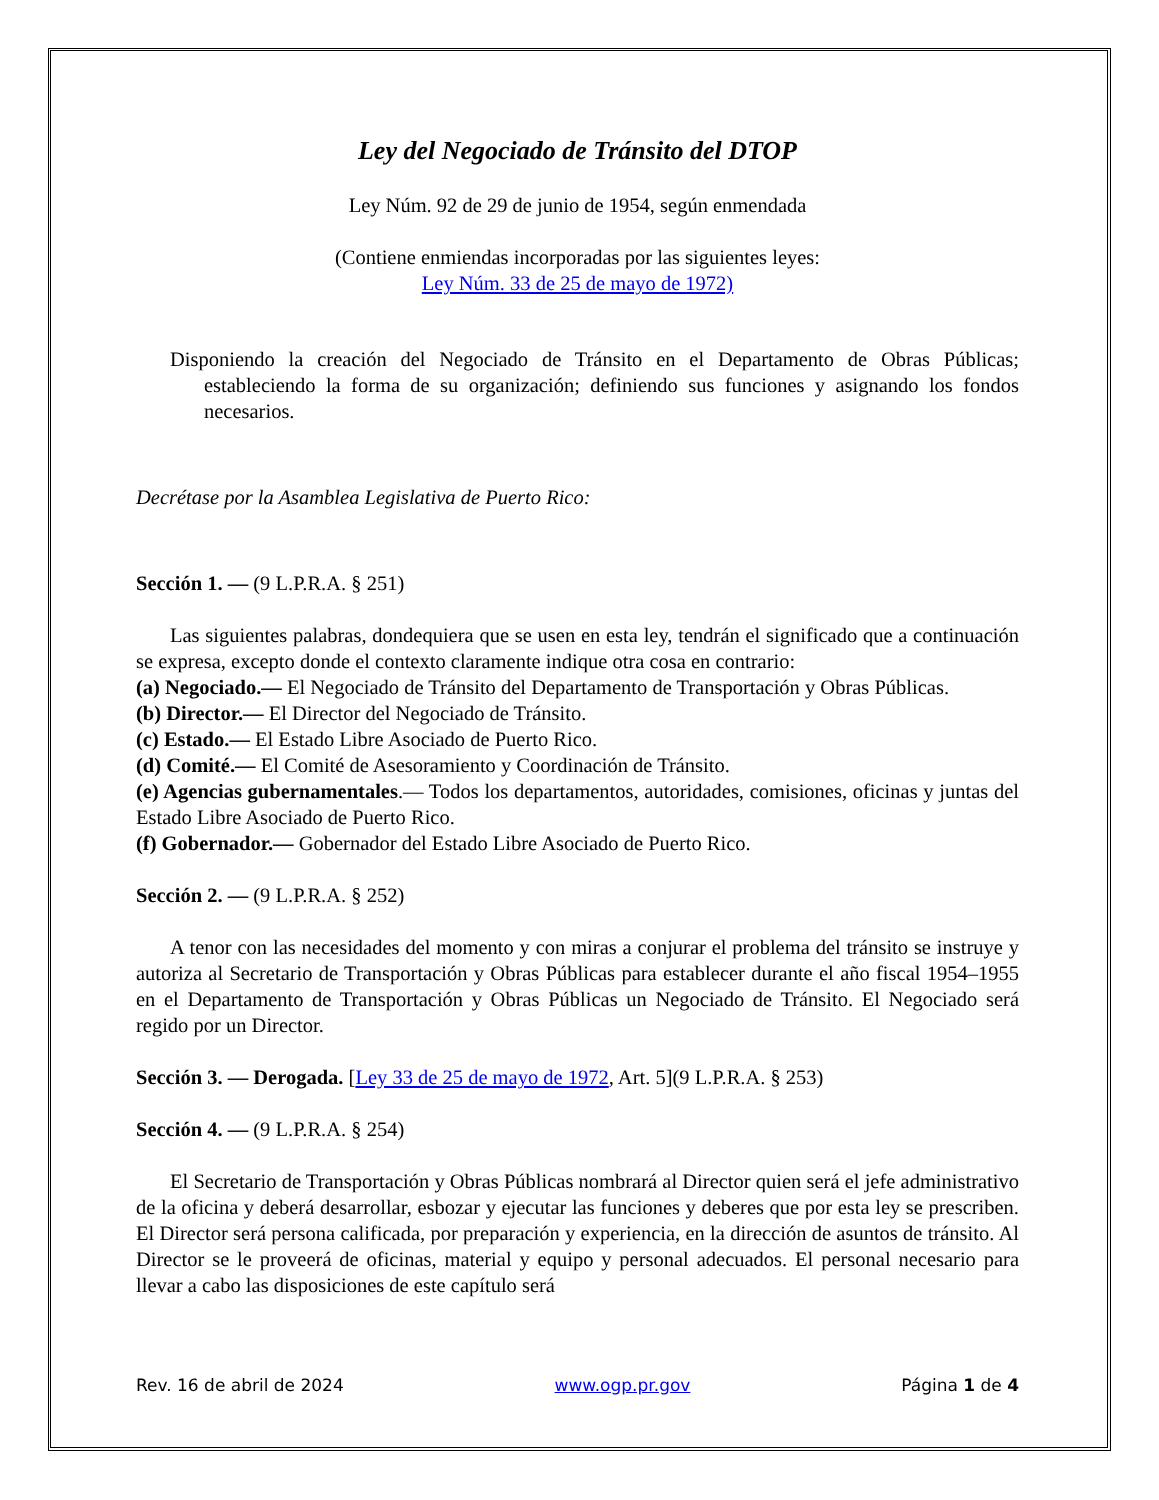Ley del Negociado de Tránsito del DTOP
Ley Núm. 92 de 29 de junio de 1954, según enmendada
(Contiene enmiendas incorporadas por las siguientes leyes:
Ley Núm. 33 de 25 de mayo de 1972)
Disponiendo la creación del Negociado de Tránsito en el Departamento de Obras Públicas; estableciendo la forma de su organización; definiendo sus funciones y asignando los fondos necesarios.
Decrétase por la Asamblea Legislativa de Puerto Rico:
Sección 1. — (9 L.P.R.A. § 251)
Las siguientes palabras, dondequiera que se usen en esta ley, tendrán el significado que a continuación se expresa, excepto donde el contexto claramente indique otra cosa en contrario:
(a) Negociado.— El Negociado de Tránsito del Departamento de Transportación y Obras Públicas.
(b) Director.— El Director del Negociado de Tránsito.
(c) Estado.— El Estado Libre Asociado de Puerto Rico.
(d) Comité.— El Comité de Asesoramiento y Coordinación de Tránsito.
(e) Agencias gubernamentales.— Todos los departamentos, autoridades, comisiones, oficinas y juntas del Estado Libre Asociado de Puerto Rico.
(f) Gobernador.— Gobernador del Estado Libre Asociado de Puerto Rico.
Sección 2. — (9 L.P.R.A. § 252)
A tenor con las necesidades del momento y con miras a conjurar el problema del tránsito se instruye y autoriza al Secretario de Transportación y Obras Públicas para establecer durante el año fiscal 1954–1955 en el Departamento de Transportación y Obras Públicas un Negociado de Tránsito. El Negociado será regido por un Director.
Sección 3. — Derogada. [Ley 33 de 25 de mayo de 1972, Art. 5](9 L.P.R.A. § 253)
Sección 4. — (9 L.P.R.A. § 254)
El Secretario de Transportación y Obras Públicas nombrará al Director quien será el jefe administrativo de la oficina y deberá desarrollar, esbozar y ejecutar las funciones y deberes que por esta ley se prescriben. El Director será persona calificada, por preparación y experiencia, en la dirección de asuntos de tránsito. Al Director se le proveerá de oficinas, material y equipo y personal adecuados. El personal necesario para llevar a cabo las disposiciones de este capítulo será
Rev. 16 de abril de 2024 www.ogp.pr.gov Página 1 de 4